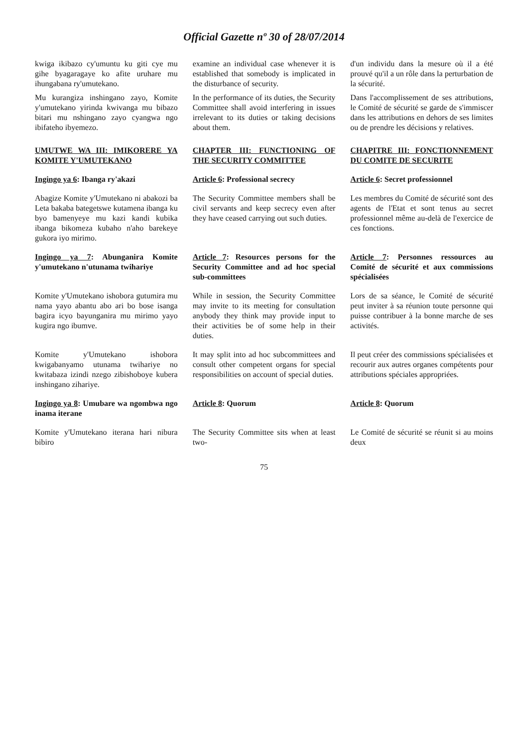Official Gazette nº 30 of 28/07/2014
kwiga ikibazo cy'umuntu ku giti cye mu gihe byagaragaye ko afite uruhare mu ihungabana ry'umutekano.
Mu kurangiza inshingano zayo, Komite y'umutekano yirinda kwivanga mu bibazo bitari mu nshingano zayo cyangwa ngo ibifateho ibyemezo.
examine an individual case whenever it is established that somebody is implicated in the disturbance of security.
In the performance of its duties, the Security Committee shall avoid interfering in issues irrelevant to its duties or taking decisions about them.
d'un individu dans la mesure où il a été prouvé qu'il a un rôle dans la perturbation de la sécurité.
Dans l'accomplissement de ses attributions, le Comité de sécurité se garde de s'immiscer dans les attributions en dehors de ses limites ou de prendre les décisions y relatives.
UMUTWE WA III: IMIKORERE YA KOMITE Y'UMUTEKANO
CHAPTER III: FUNCTIONING OF THE SECURITY COMMITTEE
CHAPITRE III: FONCTIONNEMENT DU COMITE DE SECURITE
Ingingo ya 6: Ibanga ry'akazi Article 6: Professional secrecy
Article 6: Secret professionnel
Abagize Komite y'Umutekano ni abakozi ba Leta bakaba bategetswe kutamena ibanga ku byo bamenyeye mu kazi kandi kubika ibanga bikomeza kubaho n'aho barekeye gukora iyo mirimo.
The Security Committee members shall be civil servants and keep secrecy even after they have ceased carrying out such duties.
Les membres du Comité de sécurité sont des agents de l'Etat et sont tenus au secret professionnel même au-delà de l'exercice de ces fonctions.
Ingingo ya 7: Abunganira Komite y'umutekano n'utunama twihariye
Article 7: Resources persons for the Security Committee and ad hoc special sub-committees
Article 7: Personnes ressources au Comité de sécurité et aux commissions spécialisées
Komite y'Umutekano ishobora gutumira mu nama yayo abantu abo ari bo bose isanga bagira icyo bayunganira mu mirimo yayo kugira ngo ibumve.
While in session, the Security Committee may invite to its meeting for consultation anybody they think may provide input to their activities be of some help in their duties.
Lors de sa séance, le Comité de sécurité peut inviter à sa réunion toute personne qui puisse contribuer à la bonne marche de ses activités.
Komite y'Umutekano ishobora kwigabanyamo utunama twihariye no kwitabaza izindi nzego zibishoboye kubera inshingano zihariye.
It may split into ad hoc subcommittees and consult other competent organs for special responsibilities on account of special duties.
Il peut créer des commissions spécialisées et recourir aux autres organes compétents pour attributions spéciales appropriées.
Ingingo ya 8: Umubare wa ngombwa ngo inama iterane
Article 8: Quorum Article 8: Quorum
Komite y'Umutekano iterana hari nibura bibiro
The Security Committee sits when at least two-
Le Comité de sécurité se réunit si au moins deux
75